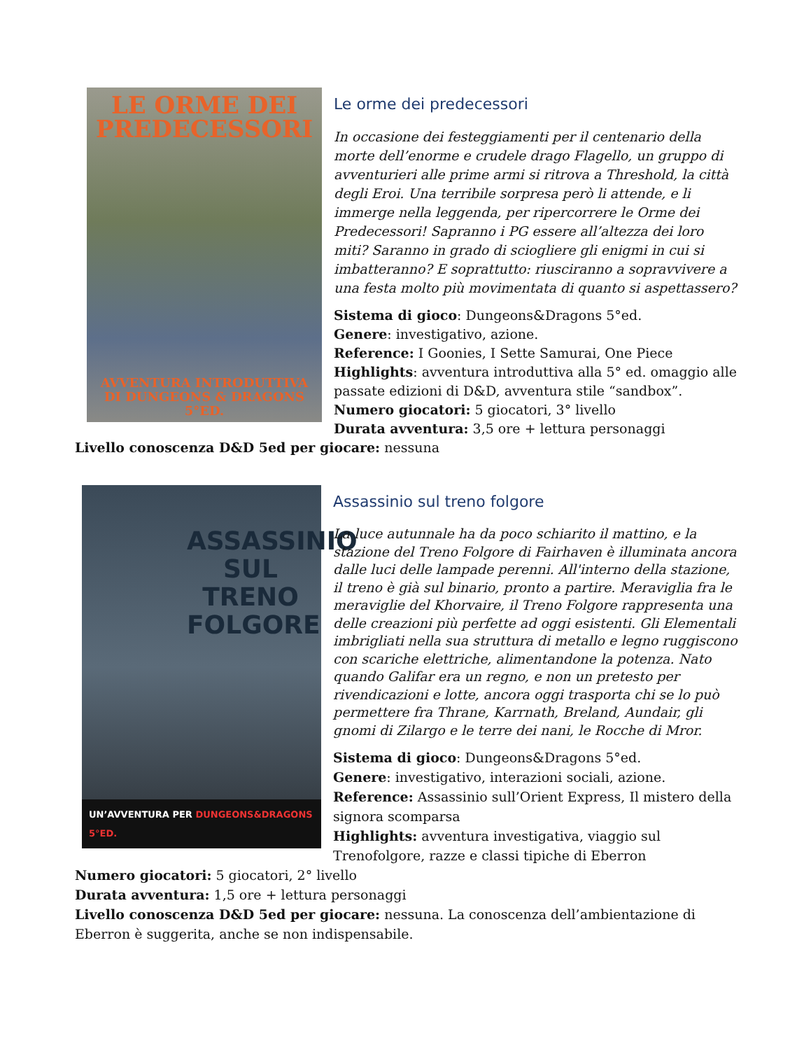LE ORME DEI
PREDECESSORI
AVVENTURA INTRODUTTIVA
DI DUNGEONS & DRAGONS 5°ED.
Le orme dei predecessori
In occasione dei festeggiamenti per il centenario della morte dell’enorme e crudele drago Flagello, un gruppo di avventurieri alle prime armi si ritrova a Threshold, la città degli Eroi. Una terribile sorpresa però li attende, e li immerge nella leggenda, per ripercorrere le Orme dei Predecessori! Sapranno i PG essere all’altezza dei loro miti? Saranno in grado di sciogliere gli enigmi in cui si imbatteranno? E soprattutto: riusciranno a sopravvivere a una festa molto più movimentata di quanto si aspettassero?
Sistema di gioco: Dungeons&Dragons 5°ed.
Genere: investigativo, azione.
Reference: I Goonies, I Sette Samurai, One Piece
Highlights: avventura introduttiva alla 5° ed. omaggio alle passate edizioni di D&D, avventura stile “sandbox”.
Numero giocatori: 5 giocatori, 3° livello
Durata avventura: 3,5 ore + lettura personaggi
Livello conoscenza D&D 5ed per giocare: nessuna
ASSASSINIO SUL TRENO FOLGORE
UN’AVVENTURA PER DUNGEONS&DRAGONS 5°ED.
Assassinio sul treno folgore
La luce autunnale ha da poco schiarito il mattino, e la stazione del Treno Folgore di Fairhaven è illuminata ancora dalle luci delle lampade perenni. All'interno della stazione, il treno è già sul binario, pronto a partire. Meraviglia fra le meraviglie del Khorvaire, il Treno Folgore rappresenta una delle creazioni più perfette ad oggi esistenti. Gli Elementali imbrigliati nella sua struttura di metallo e legno ruggiscono con scariche elettriche, alimentandone la potenza. Nato quando Galifar era un regno, e non un pretesto per rivendicazioni e lotte, ancora oggi trasporta chi se lo può permettere fra Thrane, Karrnath, Breland, Aundair, gli gnomi di Zilargo e le terre dei nani, le Rocche di Mror.
Sistema di gioco: Dungeons&Dragons 5°ed.
Genere: investigativo, interazioni sociali, azione.
Reference: Assassinio sull’Orient Express, Il mistero della signora scomparsa
Highlights: avventura investigativa, viaggio sul Trenofolgore, razze e classi tipiche di Eberron
Numero giocatori: 5 giocatori, 2° livello
Durata avventura: 1,5 ore + lettura personaggi
Livello conoscenza D&D 5ed per giocare: nessuna. La conoscenza dell’ambientazione di Eberron è suggerita, anche se non indispensabile.